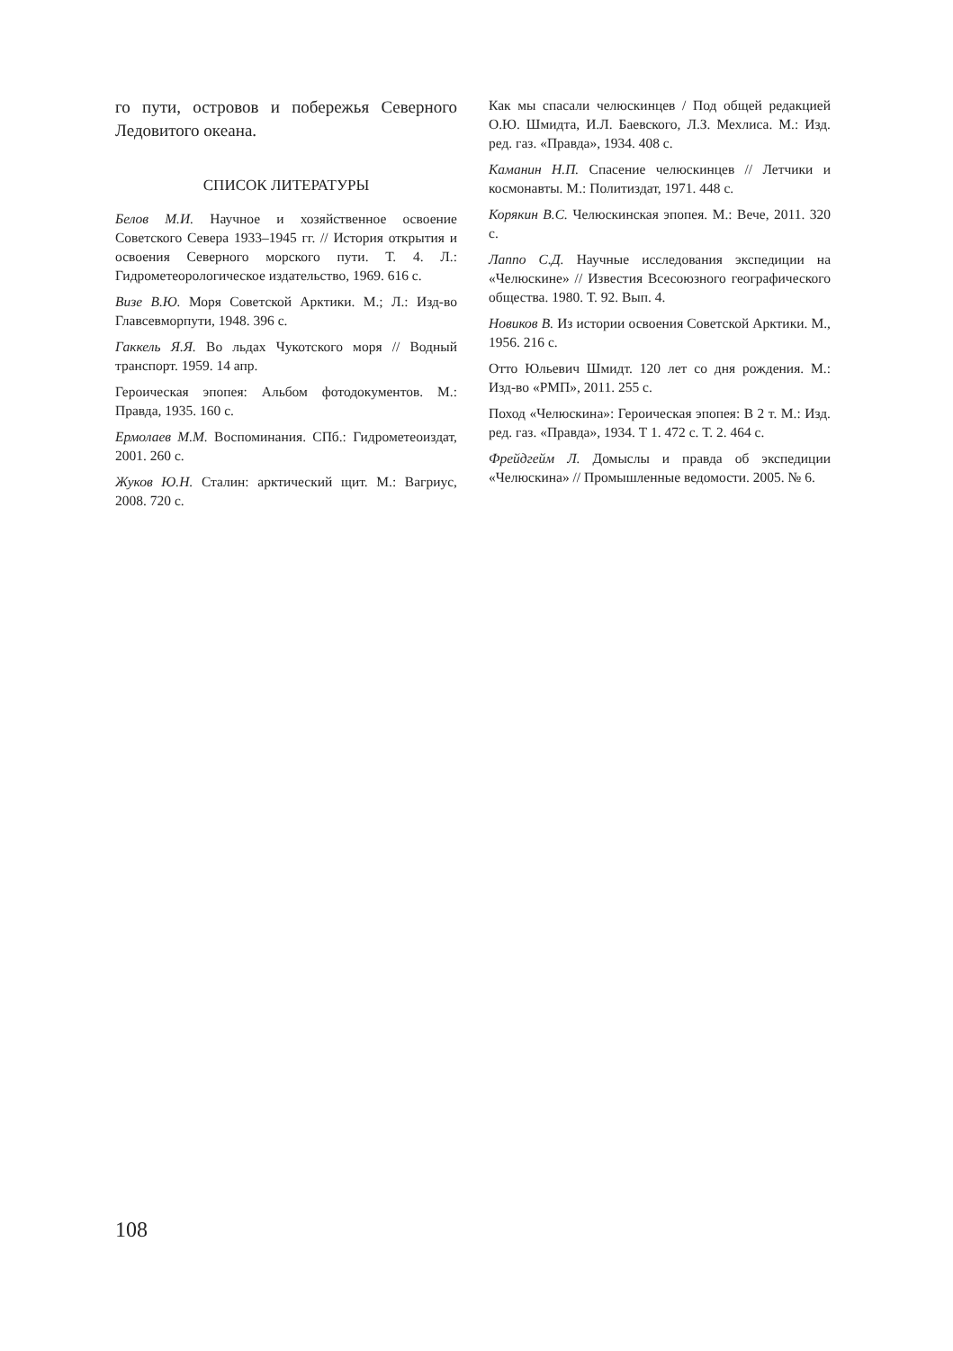го пути, островов и побережья Северного Ледовитого океана.
СПИСОК ЛИТЕРАТУРЫ
Белов М.И. Научное и хозяйственное освоение Советского Севера 1933–1945 гг. // История открытия и освоения Северного морского пути. Т. 4. Л.: Гидрометеорологическое издательство, 1969. 616 с.
Визе В.Ю. Моря Советской Арктики. М.; Л.: Изд-во Главсевморпути, 1948. 396 с.
Гаккель Я.Я. Во льдах Чукотского моря // Водный транспорт. 1959. 14 апр.
Героическая эпопея: Альбом фотодокументов. М.: Правда, 1935. 160 с.
Ермолаев М.М. Воспоминания. СПб.: Гидрометеоиздат, 2001. 260 с.
Жуков Ю.Н. Сталин: арктический щит. М.: Вагриус, 2008. 720 с.
Как мы спасали челюскинцев / Под общей редакцией О.Ю. Шмидта, И.Л. Баевского, Л.З. Мехлиса. М.: Изд. ред. газ. «Правда», 1934. 408 с.
Каманин Н.П. Спасение челюскинцев // Летчики и космонавты. М.: Политиздат, 1971. 448 с.
Корякин В.С. Челюскинская эпопея. М.: Вече, 2011. 320 с.
Лаппо С.Д. Научные исследования экспедиции на «Челюскине» // Известия Всесоюзного географического общества. 1980. Т. 92. Вып. 4.
Новиков В. Из истории освоения Советской Арктики. М., 1956. 216 с.
Отто Юльевич Шмидт. 120 лет со дня рождения. М.: Изд-во «РМП», 2011. 255 с.
Поход «Челюскина»: Героическая эпопея: В 2 т. М.: Изд. ред. газ. «Правда», 1934. Т 1. 472 с. Т. 2. 464 с.
Фрейдгейм Л. Домыслы и правда об экспедиции «Челюскина» // Промышленные ведомости. 2005. № 6.
108